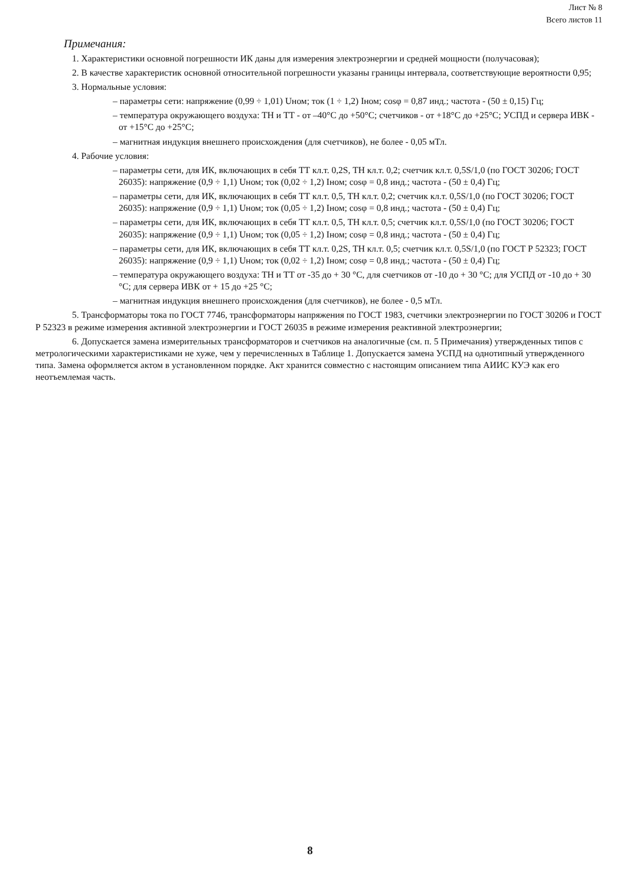Лист № 8
Всего листов 11
Примечания:
1. Характеристики основной погрешности ИК даны для измерения электроэнергии и средней мощности (получасовая);
2. В качестве характеристик основной относительной погрешности указаны границы интервала, соответствующие вероятности 0,95;
3. Нормальные условия:
– параметры сети: напряжение (0,99 ÷ 1,01) Uном; ток (1 ÷ 1,2) Iном; cosφ = 0,87 инд.; частота - (50 ± 0,15) Гц;
– температура окружающего воздуха: ТН и ТТ - от –40°С до +50°С; счетчиков - от +18°С до +25°С; УСПД и сервера ИВК - от +15°С до +25°С;
– магнитная индукция внешнего происхождения (для счетчиков), не более - 0,05 мТл.
4. Рабочие условия:
– параметры сети, для ИК, включающих в себя ТТ кл.т. 0,2S, ТН кл.т. 0,2; счетчик кл.т. 0,5S/1,0 (по ГОСТ 30206; ГОСТ 26035): напряжение (0,9 ÷ 1,1) Uном; ток (0,02 ÷ 1,2) Iном; cosφ = 0,8 инд.; частота - (50 ± 0,4) Гц;
– параметры сети, для ИК, включающих в себя ТТ кл.т. 0,5, ТН кл.т. 0,2; счетчик кл.т. 0,5S/1,0 (по ГОСТ 30206; ГОСТ 26035): напряжение (0,9 ÷ 1,1) Uном; ток (0,05 ÷ 1,2) Iном; cosφ = 0,8 инд.; частота - (50 ± 0,4) Гц;
– параметры сети, для ИК, включающих в себя ТТ кл.т. 0,5, ТН кл.т. 0,5; счетчик кл.т. 0,5S/1,0 (по ГОСТ 30206; ГОСТ 26035): напряжение (0,9 ÷ 1,1) Uном; ток (0,05 ÷ 1,2) Iном; cosφ = 0,8 инд.; частота - (50 ± 0,4) Гц;
– параметры сети, для ИК, включающих в себя ТТ кл.т. 0,2S, ТН кл.т. 0,5; счетчик кл.т. 0,5S/1,0 (по ГОСТ Р 52323; ГОСТ 26035): напряжение (0,9 ÷ 1,1) Uном; ток (0,02 ÷ 1,2) Iном; cosφ = 0,8 инд.; частота - (50 ± 0,4) Гц;
– температура окружающего воздуха: ТН и ТТ от -35 до + 30 °С, для счетчиков от -10 до + 30 °С; для УСПД от -10 до + 30 °С; для сервера ИВК от + 15 до +25 °С;
– магнитная индукция внешнего происхождения (для счетчиков), не более - 0,5 мТл.
5. Трансформаторы тока по ГОСТ 7746, трансформаторы напряжения по ГОСТ 1983, счетчики электроэнергии по ГОСТ 30206 и ГОСТ Р 52323 в режиме измерения активной электроэнергии и ГОСТ 26035 в режиме измерения реактивной электроэнергии;
6. Допускается замена измерительных трансформаторов и счетчиков на аналогичные (см. п. 5 Примечания) утвержденных типов с метрологическими характеристиками не хуже, чем у перечисленных в Таблице 1. Допускается замена УСПД на однотипный утвержденного типа. Замена оформляется актом в установленном порядке. Акт хранится совместно с настоящим описанием типа АИИС КУЭ как его неотъемлемая часть.
8